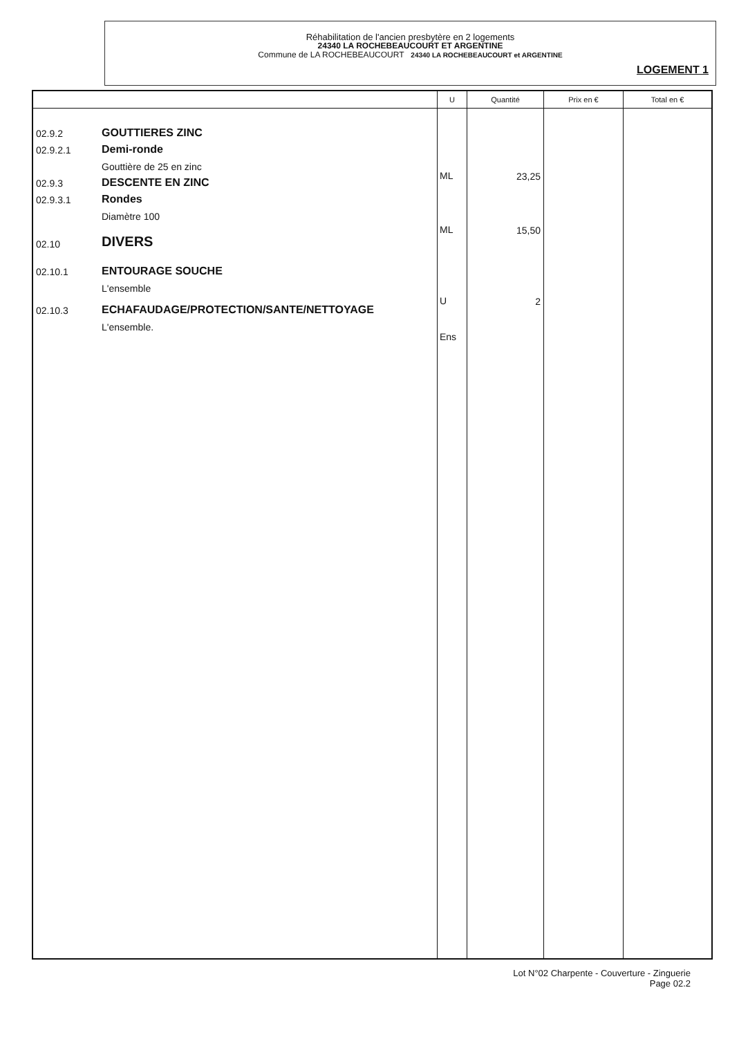Réhabilitation de l'ancien presbytère en 2 logements
24340 LA ROCHEBEAUCOURT ET ARGENTINE
Commune de LA ROCHEBEAUCOURT 24340 LA ROCHEBEAUCOURT et ARGENTINE
LOGEMENT 1
| | U | Quantité | Prix en € | Total en € |
| --- | --- | --- | --- | --- |
| 02.9.2 GOUTTIERES ZINC 02.9.2.1 Demi-ronde Gouttière de 25 en zinc 02.9.3 DESCENTE EN ZINC 02.9.3.1 Rondes Diamètre 100 02.10 DIVERS 02.10.1 ENTOURAGE SOUCHE L'ensemble 02.10.3 ECHAFAUDAGE/PROTECTION/SANTE/NETTOYAGE L'ensemble. | ML ML U Ens | 23,25 15,50 2 | | |
Lot N°02 Charpente - Couverture - Zinguerie
Page 02.2